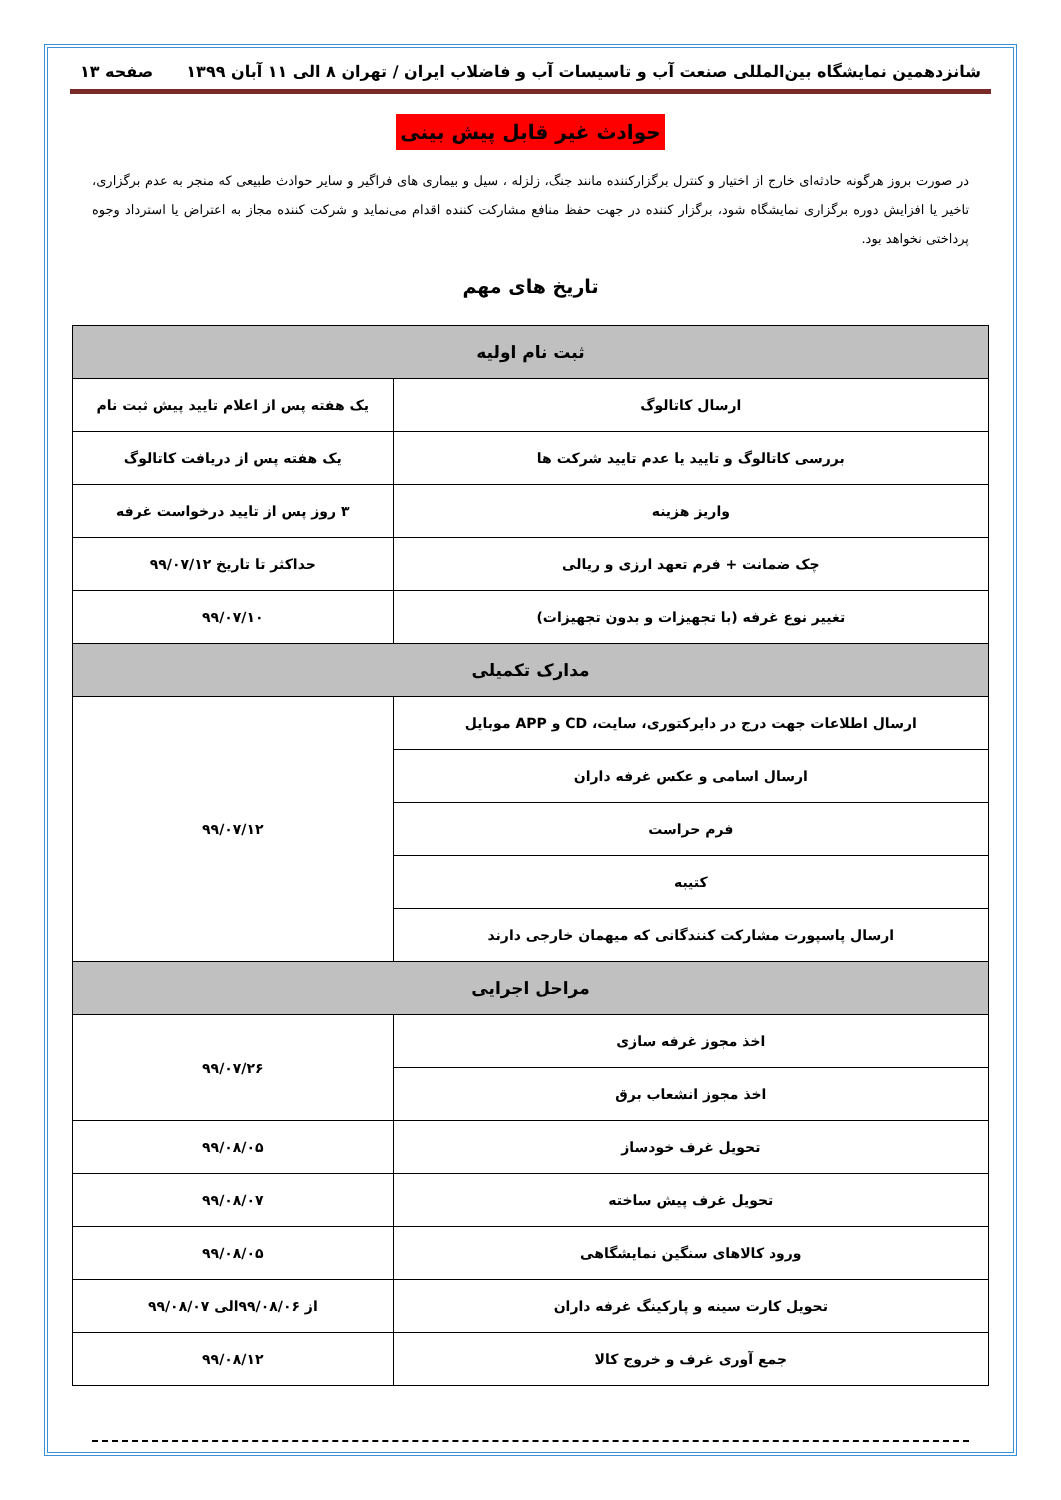شانزدهمین نمایشگاه بین‌المللی صنعت آب و تاسیسات آب و فاضلاب ایران / تهران ۸ الی ۱۱ آبان ۱۳۹۹ صفحه ۱۳
حوادث غیر قابل پیش بینی
در صورت بروز هرگونه حادثه‌ای خارج از اختیار و کنترل برگزارکننده مانند جنگ، زلزله ، سیل و بیماری های فراگیر و سایر حوادث طبیعی که منجر به عدم برگزاری، تاخیر یا افزایش دوره برگزاری نمایشگاه شود، برگزار کننده در جهت حفظ منافع مشارکت کننده اقدام می‌نماید و شرکت کننده مجاز به اعتراض یا استرداد وجوه پرداختی نخواهد بود.
تاریخ های مهم
| ثبت نام اولیه | |
| --- | --- |
| ارسال کاتالوگ | یک هفته پس از اعلام تایید پیش ثبت نام |
| بررسی کاتالوگ و تایید یا عدم تایید شرکت ها | یک هفته پس از دریافت کاتالوگ |
| واریز هزینه | ۳ روز پس از تایید درخواست غرفه |
| چک ضمانت + فرم تعهد ارزی و ریالی | حداکثر تا تاریخ ۹۹/۰۷/۱۲ |
| تغییر نوع غرفه (با تجهیزات و بدون تجهیزات) | ۹۹/۰۷/۱۰ |
| مدارک تکمیلی | |
| ارسال اطلاعات جهت درج در دایرکتوری، سایت، CD و APP موبایل | ۹۹/۰۷/۱۲ |
| ارسال اسامی و عکس غرفه داران | |
| فرم حراست | |
| کتیبه | |
| ارسال پاسپورت مشارکت کنندگانی که میهمان خارجی دارند | |
| مراحل اجرایی | |
| اخذ مجوز غرفه سازی | ۹۹/۰۷/۲۶ |
| اخذ مجوز انشعاب برق | |
| تحویل غرف خودساز | ۹۹/۰۸/۰۵ |
| تحویل غرف پیش ساخته | ۹۹/۰۸/۰۷ |
| ورود کالاهای سنگین نمایشگاهی | ۹۹/۰۸/۰۵ |
| تحویل کارت سینه و پارکینگ غرفه داران | از ۹۹/۰۸/۰۶الی ۹۹/۰۸/۰۷ |
| جمع آوری غرف و خروج کالا | ۹۹/۰۸/۱۲ |